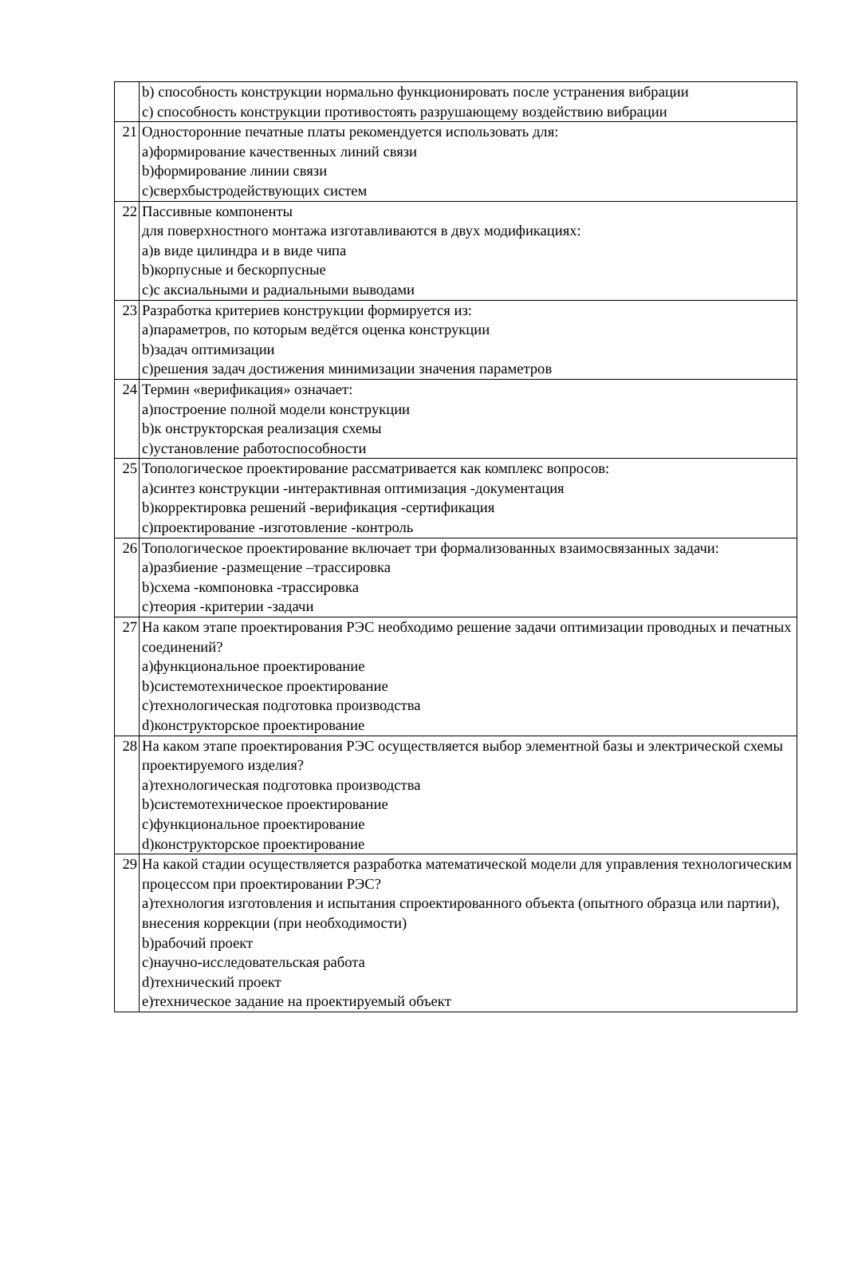| | b) способность конструкции нормально функционировать после устранения вибрации c) способность конструкции противостоять разрушающему воздействию вибрации |
| 21 | Односторонние печатные платы рекомендуется использовать для: a)формирование качественных линий связи b)формирование линии связи c)сверхбыстродействующих систем |
| 22 | Пассивные компоненты для поверхностного монтажа изготавливаются в двух модификациях: a)в виде цилиндра и в виде чипа b)корпусные и бескорпусные c)с аксиальными и радиальными выводами |
| 23 | Разработка критериев конструкции формируется из: a)параметров, по которым ведётся оценка конструкции b)задач оптимизации c)решения задач достижения минимизации значения параметров |
| 24 | Термин «верификация» означает: a)построение полной модели конструкции b)к онструкторская реализация схемы c)установление работоспособности |
| 25 | Топологическое проектирование рассматривается как комплекс вопросов: a)синтез конструкции -интерактивная оптимизация -документация b)корректировка решений -верификация -сертификация c)проектирование -изготовление -контроль |
| 26 | Топологическое проектирование включает три формализованных взаимосвязанных задачи: a)разбиение -размещение –трассировка b)схема -компоновка -трассировка c)теория -критерии -задачи |
| 27 | На каком этапе проектирования РЭС необходимо решение задачи оптимизации проводных и печатных соединений? a)функциональное проектирование b)системотехническое проектирование c)технологическая подготовка производства d)конструкторское проектирование |
| 28 | На каком этапе проектирования РЭС осуществляется выбор элементной базы и электрической схемы проектируемого изделия? a)технологическая подготовка производства b)системотехническое проектирование c)функциональное проектирование d)конструкторское проектирование |
| 29 | На какой стадии осуществляется разработка математической модели для управления технологическим процессом при проектировании РЭС? a)технология изготовления и испытания спроектированного объекта (опытного образца или партии), внесения коррекции (при необходимости) b)рабочий проект c)научно-исследовательская работа d)технический проект e)техническое задание на проектируемый объект |